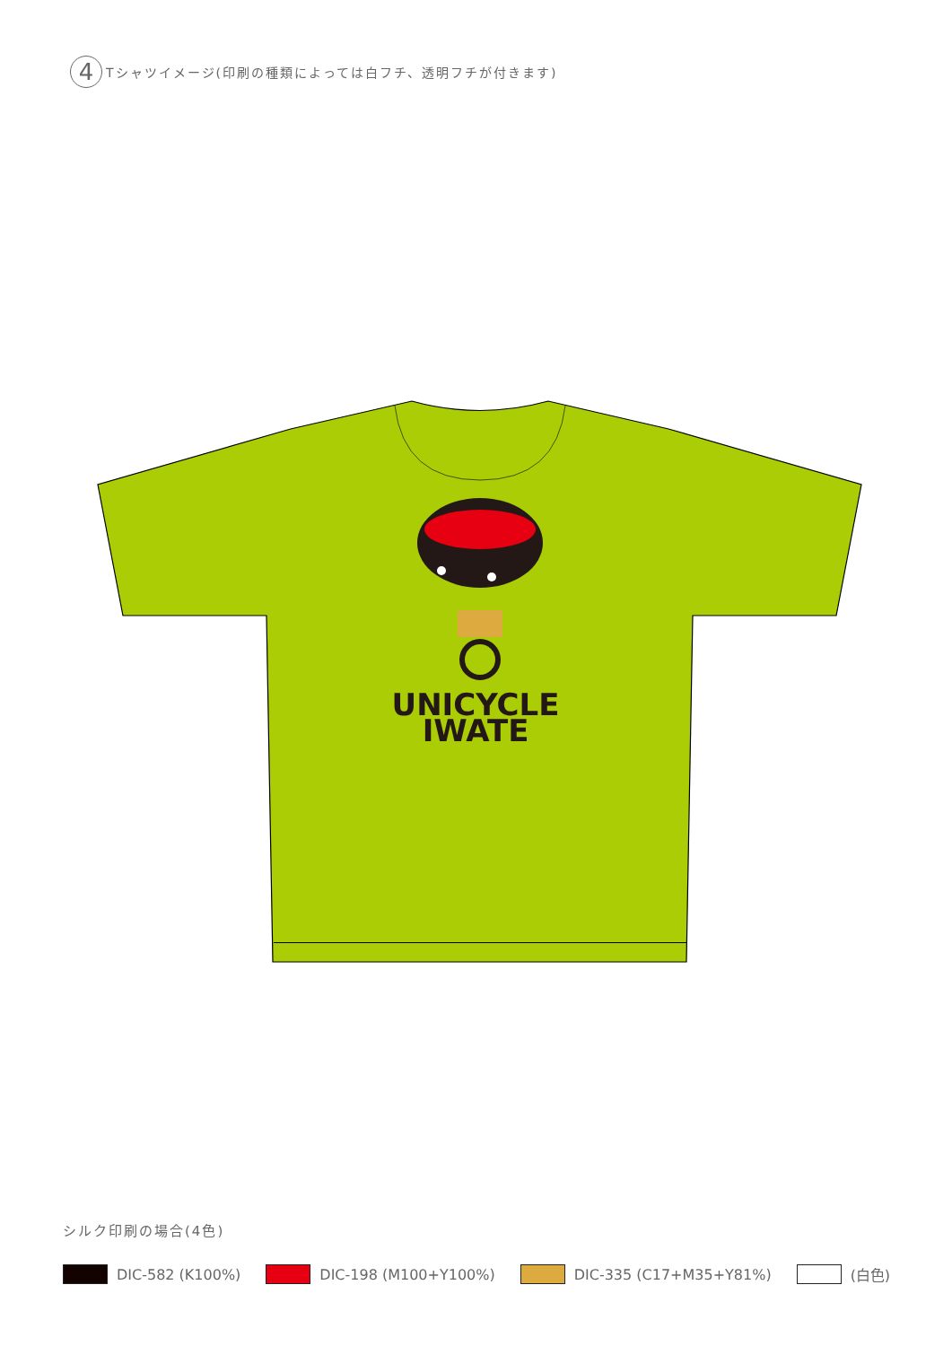4
Tシャツイメージ(印刷の種類によっては白フチ、透明フチが付きます)
UNICYCLE
IWATE
シルク印刷の場合(4色)
DIC-582 (K100%) DIC-198 (M100+Y100%) DIC-335 (C17+M35+Y81%) (白色)